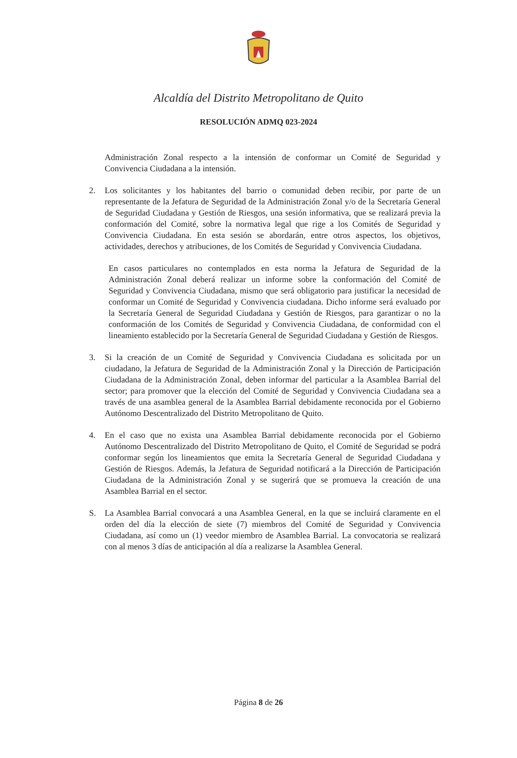Alcaldía del Distrito Metropolitano de Quito
RESOLUCIÓN ADMQ 023-2024
Administración Zonal respecto a la intensión de conformar un Comité de Seguridad y Convivencia Ciudadana a la intensión.
2. Los solicitantes y los habitantes del barrio o comunidad deben recibir, por parte de un representante de la Jefatura de Seguridad de la Administración Zonal y/o de la Secretaría General de Seguridad Ciudadana y Gestión de Riesgos, una sesión informativa, que se realizará previa la conformación del Comité, sobre la normativa legal que rige a los Comités de Seguridad y Convivencia Ciudadana. En esta sesión se abordarán, entre otros aspectos, los objetivos, actividades, derechos y atribuciones, de los Comités de Seguridad y Convivencia Ciudadana.
En casos particulares no contemplados en esta norma la Jefatura de Seguridad de la Administración Zonal deberá realizar un informe sobre la conformación del Comité de Seguridad y Convivencia Ciudadana, mismo que será obligatorio para justificar la necesidad de conformar un Comité de Seguridad y Convivencia ciudadana. Dicho informe será evaluado por la Secretaría General de Seguridad Ciudadana y Gestión de Riesgos, para garantizar o no la conformación de los Comités de Seguridad y Convivencia Ciudadana, de conformidad con el lineamiento establecido por la Secretaría General de Seguridad Ciudadana y Gestión de Riesgos.
3. Si la creación de un Comité de Seguridad y Convivencia Ciudadana es solicitada por un ciudadano, la Jefatura de Seguridad de la Administración Zonal y la Dirección de Participación Ciudadana de la Administración Zonal, deben informar del particular a la Asamblea Barrial del sector; para promover que la elección del Comité de Seguridad y Convivencia Ciudadana sea a través de una asamblea general de la Asamblea Barrial debidamente reconocida por el Gobierno Autónomo Descentralizado del Distrito Metropolitano de Quito.
4. En el caso que no exista una Asamblea Barrial debidamente reconocida por el Gobierno Autónomo Descentralizado del Distrito Metropolitano de Quito, el Comité de Seguridad se podrá conformar según los lineamientos que emita la Secretaría General de Seguridad Ciudadana y Gestión de Riesgos. Además, la Jefatura de Seguridad notificará a la Dirección de Participación Ciudadana de la Administración Zonal y se sugerirá que se promueva la creación de una Asamblea Barrial en el sector.
S. La Asamblea Barrial convocará a una Asamblea General, en la que se incluirá claramente en el orden del día la elección de siete (7) miembros del Comité de Seguridad y Convivencia Ciudadana, así como un (1) veedor miembro de Asamblea Barrial. La convocatoria se realizará con al menos 3 días de anticipación al día a realizarse la Asamblea General.
Página 8 de 26